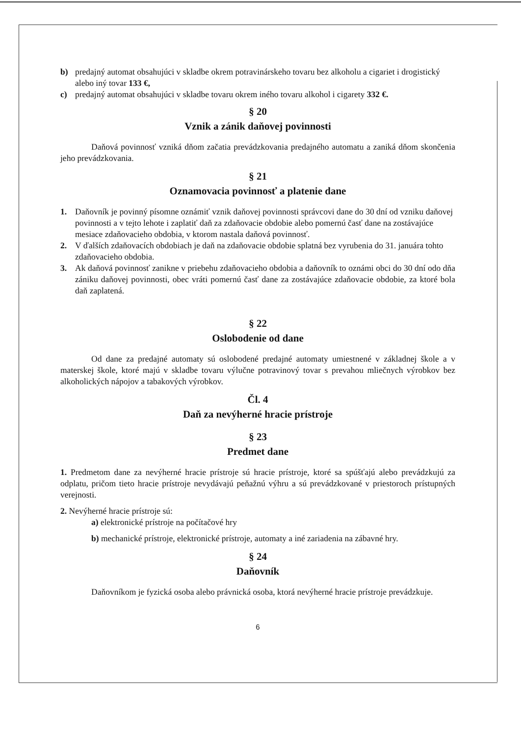b) predajný automat obsahujúci v skladbe okrem potravinárskeho tovaru bez alkoholu a cigariet i drogistický alebo iný tovar 133 €,
c) predajný automat obsahujúci v skladbe tovaru okrem iného tovaru alkohol i cigarety 332 €.
§ 20
Vznik a zánik daňovej povinnosti
Daňová povinnosť vzniká dňom začatia prevádzkovania predajného automatu a zaniká dňom skončenia jeho prevádzkovania.
§ 21
Oznamovacia povinnosť a platenie dane
1. Daňovník je povinný písomne oznámiť vznik daňovej povinnosti správcovi dane do 30 dní od vzniku daňovej povinnosti a v tejto lehote i zaplatiť daň za zdaňovacie obdobie alebo pomernú časť dane na zostávajúce mesiace zdaňovacieho obdobia, v ktorom nastala daňová povinnosť.
2. V ďalších zdaňovacích obdobiach je daň na zdaňovacie obdobie splatná bez vyrubenia do 31. januára tohto zdaňovacieho obdobia.
3. Ak daňová povinnosť zanikne v priebehu zdaňovacieho obdobia a daňovník to oznámi obci do 30 dní odo dňa zániku daňovej povinnosti, obec vráti pomernú časť dane za zostávajúce zdaňovacie obdobie, za ktoré bola daň zaplatená.
§ 22
Oslobodenie od dane
Od dane za predajné automaty sú oslobodené predajné automaty umiestnené v základnej škole a v materskej škole, ktoré majú v skladbe tovaru výlučne potravinový tovar s prevahou mliečnych výrobkov bez alkoholických nápojov a tabakových výrobkov.
Čl. 4
Daň za nevýherné hracie prístroje
§ 23
Predmet dane
1. Predmetom dane za nevýherné hracie prístroje sú hracie prístroje, ktoré sa spúšťajú alebo prevádzkujú za odplatu, pričom tieto hracie prístroje nevydávajú peňažnú výhru a sú prevádzkované v priestoroch prístupných verejnosti.
2. Nevýherné hracie prístroje sú:
a) elektronické prístroje na počítačové hry
b) mechanické prístroje, elektronické prístroje, automaty a iné zariadenia na zábavné hry.
§ 24
Daňovník
Daňovníkom je fyzická osoba alebo právnická osoba, ktorá nevýherné hracie prístroje prevádzkuje.
6